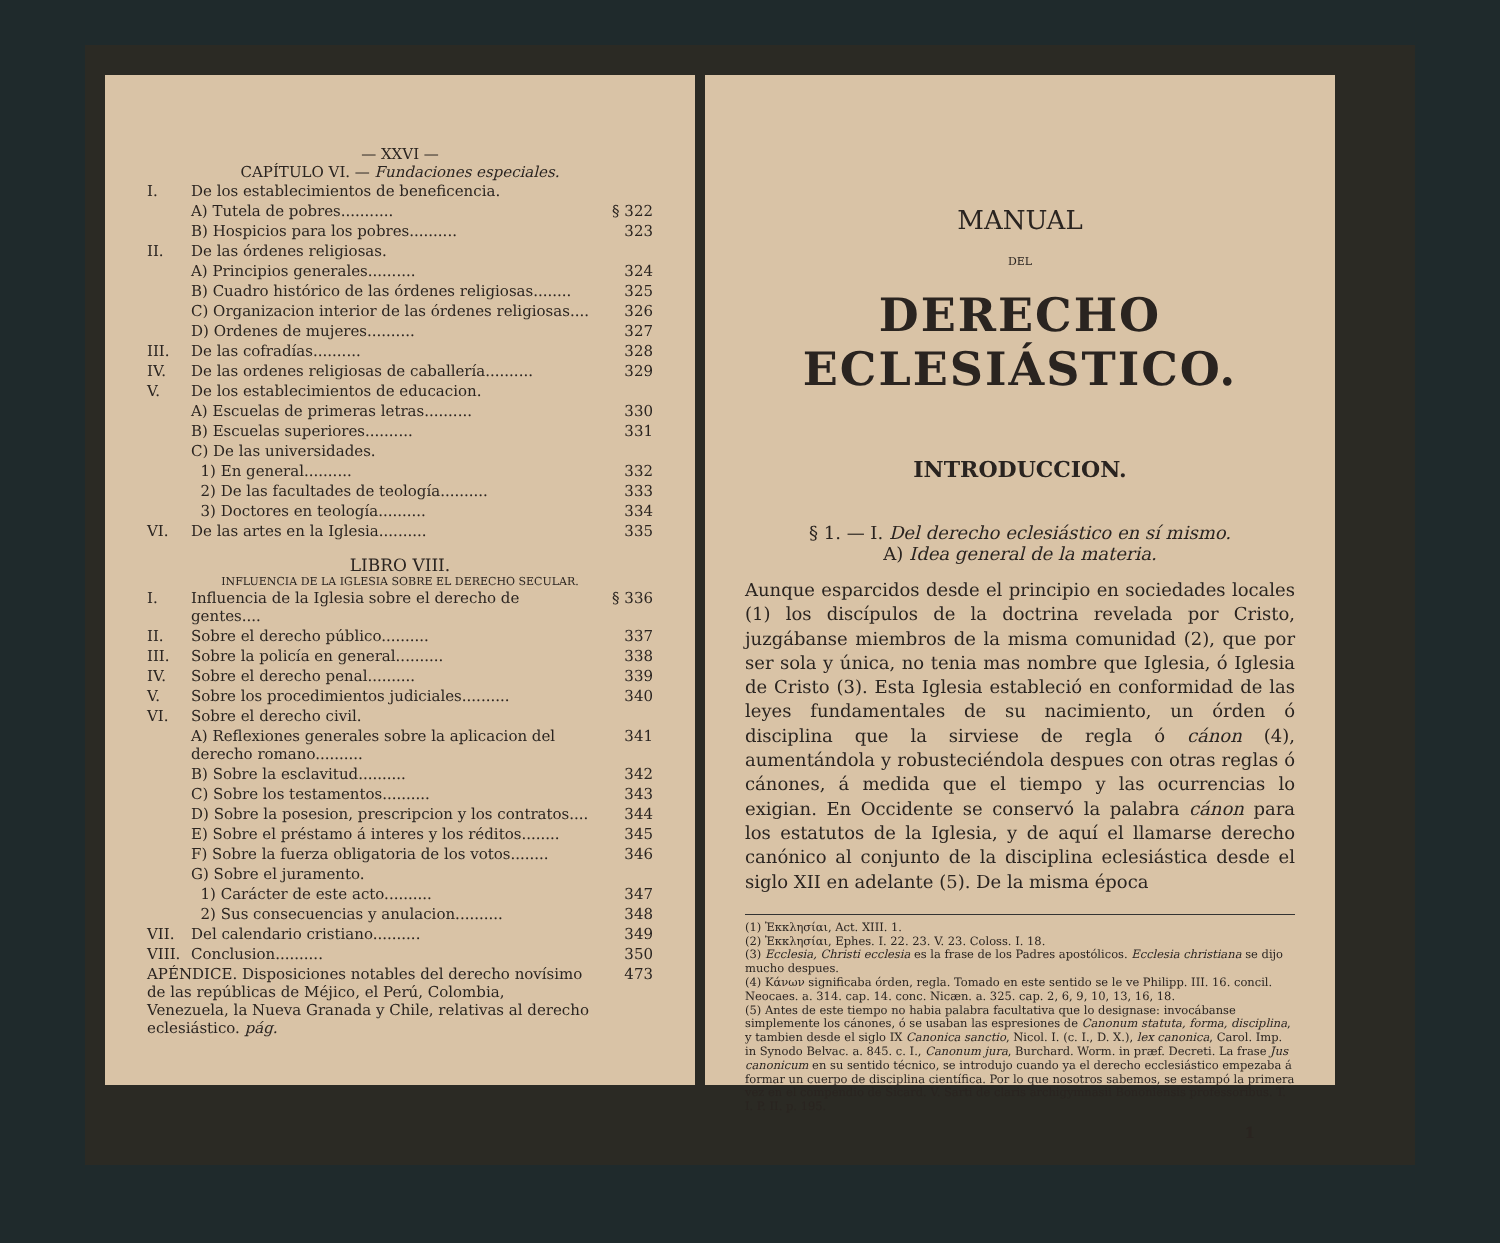— XXVI —
CAPÍTULO VI. — Fundaciones especiales.
| I. | De los establecimientos de beneficencia. | |
| | A) Tutela de pobres........... | § 322 |
| | B) Hospicios para los pobres.......... | 323 |
| II. | De las órdenes religiosas. | |
| | A) Principios generales.......... | 324 |
| | B) Cuadro histórico de las órdenes religiosas........ | 325 |
| | C) Organizacion interior de las órdenes religiosas.... | 326 |
| | D) Ordenes de mujeres.......... | 327 |
| III. | De las cofradías.......... | 328 |
| IV. | De las ordenes religiosas de caballería.......... | 329 |
| V. | De los establecimientos de educacion. | |
| | A) Escuelas de primeras letras.......... | 330 |
| | B) Escuelas superiores.......... | 331 |
| | C) De las universidades. | |
| | 1) En general.......... | 332 |
| | 2) De las facultades de teología.......... | 333 |
| | 3) Doctores en teología.......... | 334 |
| VI. | De las artes en la Iglesia.......... | 335 |
LIBRO VIII.
INFLUENCIA DE LA IGLESIA SOBRE EL DERECHO SECULAR.
| I. | Influencia de la Iglesia sobre el derecho de gentes.... | § 336 |
| II. | Sobre el derecho público.......... | 337 |
| III. | Sobre la policía en general.......... | 338 |
| IV. | Sobre el derecho penal.......... | 339 |
| V. | Sobre los procedimientos judiciales.......... | 340 |
| VI. | Sobre el derecho civil. | |
| | A) Reflexiones generales sobre la aplicacion del derecho romano.......... | 341 |
| | B) Sobre la esclavitud.......... | 342 |
| | C) Sobre los testamentos.......... | 343 |
| | D) Sobre la posesion, prescripcion y los contratos.... | 344 |
| | E) Sobre el préstamo á interes y los réditos........ | 345 |
| | F) Sobre la fuerza obligatoria de los votos........ | 346 |
| | G) Sobre el juramento. | |
| | 1) Carácter de este acto.......... | 347 |
| | 2) Sus consecuencias y anulacion.......... | 348 |
| VII. | Del calendario cristiano.......... | 349 |
| VIII. | Conclusion.......... | 350 |
| APÉNDICE. Disposiciones notables del derecho novísimo de las repúblicas de Méjico, el Perú, Colombia, Venezuela, la Nueva Granada y Chile, relativas al derecho eclesiástico. pág. | | 473 |
MANUAL
DEL
DERECHO ECLESIÁSTICO.
INTRODUCCION.
§ 1. — I. Del derecho eclesiástico en sí mismo.
A) Idea general de la materia.
Aunque esparcidos desde el principio en sociedades locales (1) los discípulos de la doctrina revelada por Cristo, juzgábanse miembros de la misma comunidad (2), que por ser sola y única, no tenia mas nombre que Iglesia, ó Iglesia de Cristo (3). Esta Iglesia estableció en conformidad de las leyes fundamentales de su nacimiento, un órden ó disciplina que la sirviese de regla ó cánon (4), aumentándola y robusteciéndola despues con otras reglas ó cánones, á medida que el tiempo y las ocurrencias lo exigian. En Occidente se conservó la palabra cánon para los estatutos de la Iglesia, y de aquí el llamarse derecho canónico al conjunto de la disciplina eclesiástica desde el siglo XII en adelante (5). De la misma época
(1) Ἐκκλησίαι, Act. XIII. 1.
(2) Ἐκκλησίαι, Ephes. I. 22. 23. V. 23. Coloss. I. 18.
(3) Ecclesia, Christi ecclesia es la frase de los Padres apostólicos. Ecclesia christiana se dijo mucho despues.
(4) Κάνων significaba órden, regla. Tomado en este sentido se le ve Philipp. III. 16. concil. Neocaes. a. 314. cap. 14. conc. Nicæn. a. 325. cap. 2, 6, 9, 10, 13, 16, 18.
(5) Antes de este tiempo no habia palabra facultativa que lo designase: invocábanse simplemente los cánones, ó se usaban las espresiones de Canonum statuta, forma, disciplina, y tambien desde el siglo IX Canonica sanctio, Nicol. I. (c. I., D. X.), lex canonica, Carol. Imp. in Synodo Belvac. a. 845. c. I., Canonum jura, Burchard. Worm. in præf. Decreti. La frase Jus canonicum en su sentido técnico, se introdujo cuando ya el derecho ecclesiástico empezaba á formar un cuerpo de disciplina científica. Por lo que nosotros sabemos, se estampó la primera vez en el compendio de Sicard. V. Sarti de claris archigymnasii Bononiensis professoribus. T. I. P. II. p. 195.
1